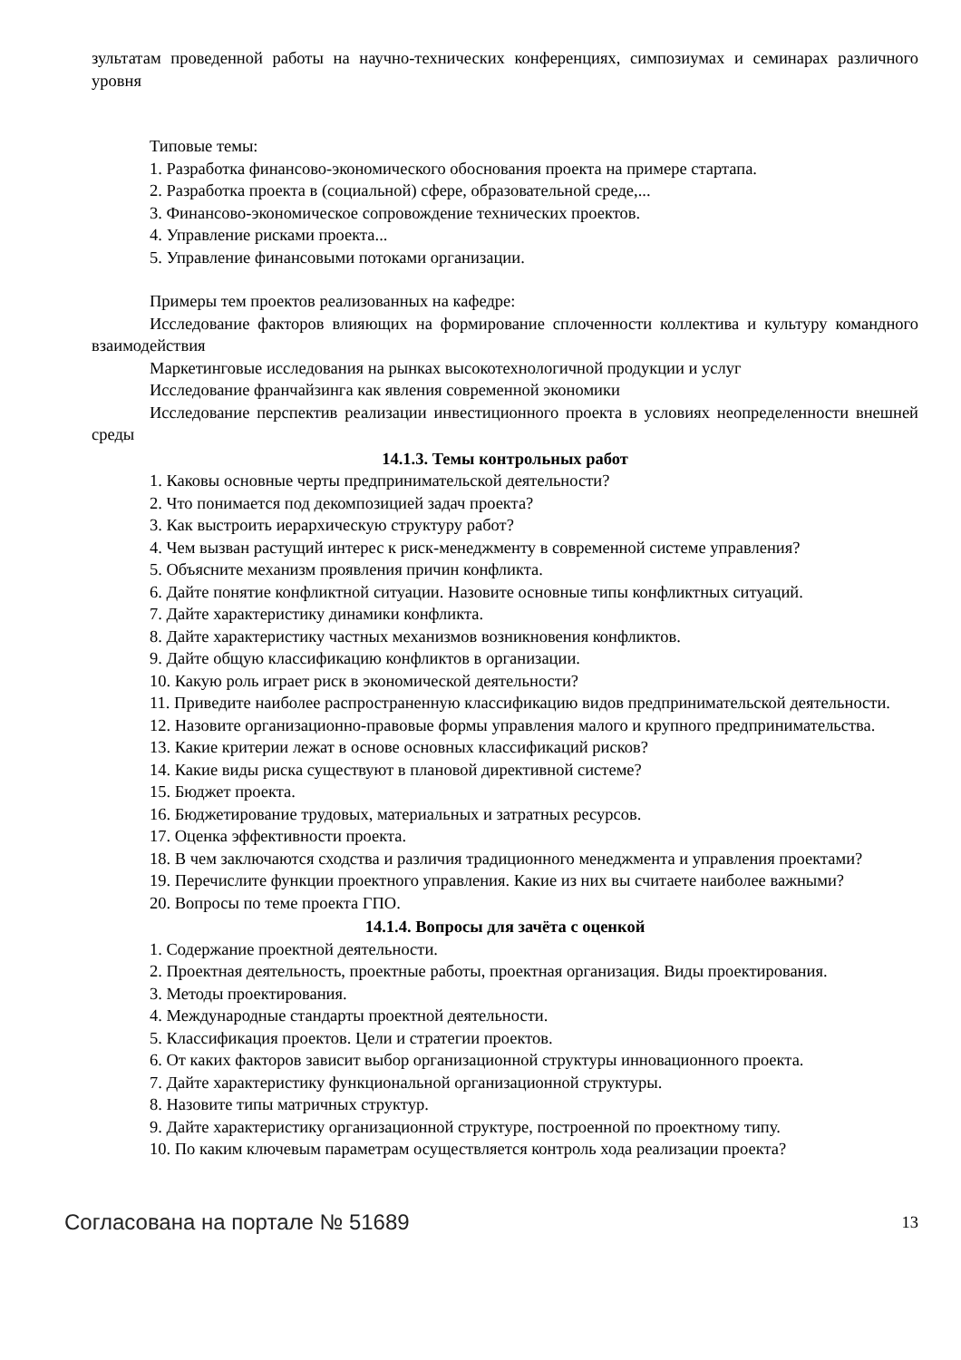зультатам проведенной работы на научно-технических конференциях, симпозиумах и семинарах различного уровня
Типовые темы:
1. Разработка финансово-экономического обоснования проекта на примере стартапа.
2. Разработка проекта в (социальной) сфере, образовательной среде,...
3. Финансово-экономическое сопровождение технических проектов.
4. Управление рисками проекта...
5. Управление финансовыми потоками организации.
Примеры тем проектов реализованных на кафедре:
Исследование факторов влияющих на формирование сплоченности коллектива и культуру командного взаимодействия
Маркетинговые исследования на рынках высокотехнологичной продукции и услуг
Исследование франчайзинга как явления современной экономики
Исследование перспектив реализации инвестиционного проекта в условиях неопределенности внешней среды
14.1.3. Темы контрольных работ
1. Каковы основные черты предпринимательской деятельности?
2. Что понимается под декомпозицией задач проекта?
3. Как выстроить иерархическую структуру работ?
4. Чем вызван растущий интерес к риск-менеджменту в современной системе управления?
5. Объясните механизм проявления причин конфликта.
6. Дайте понятие конфликтной ситуации. Назовите основные типы конфликтных ситуаций.
7. Дайте характеристику динамики конфликта.
8. Дайте характеристику частных механизмов возникновения конфликтов.
9. Дайте общую классификацию конфликтов в организации.
10. Какую роль играет риск в экономической деятельности?
11. Приведите наиболее распространенную классификацию видов предпринимательской деятельности.
12. Назовите организационно-правовые формы управления малого и крупного предпринимательства.
13. Какие критерии лежат в основе основных классификаций рисков?
14. Какие виды риска существуют в плановой директивной системе?
15. Бюджет проекта.
16. Бюджетирование трудовых, материальных и затратных ресурсов.
17. Оценка эффективности проекта.
18. В чем заключаются сходства и различия традиционного менеджмента и управления проектами?
19. Перечислите функции проектного управления. Какие из них вы считаете наиболее важными?
20. Вопросы по теме проекта ГПО.
14.1.4. Вопросы для зачёта с оценкой
1. Содержание проектной деятельности.
2. Проектная деятельность, проектные работы, проектная организация. Виды проектирования.
3. Методы проектирования.
4. Международные стандарты проектной деятельности.
5. Классификация проектов. Цели и стратегии проектов.
6. От каких факторов зависит выбор организационной структуры инновационного проекта.
7. Дайте характеристику функциональной организационной структуры.
8. Назовите типы матричных структур.
9. Дайте характеристику организационной структуре, построенной по проектному типу.
10. По каким ключевым параметрам осуществляется контроль хода реализации проекта?
Согласована на портале № 51689 13